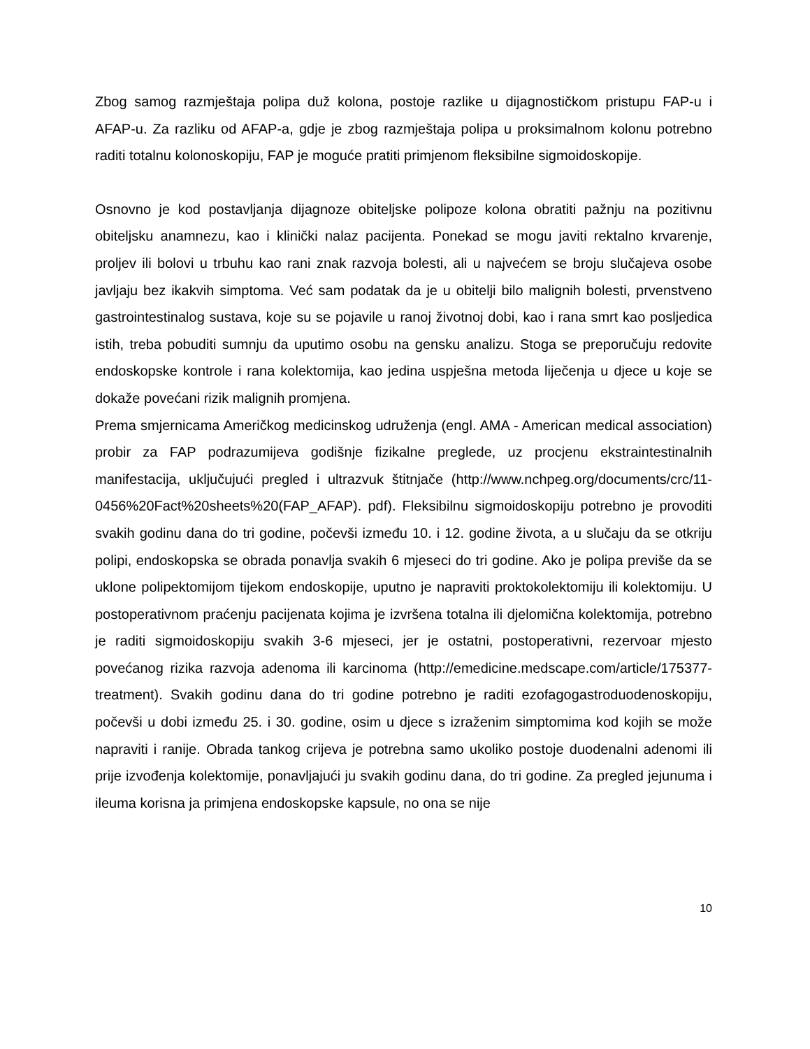Zbog samog razmještaja polipa duž kolona, postoje razlike u dijagnostičkom pristupu FAP-u i AFAP-u. Za razliku od AFAP-a, gdje je zbog razmještaja polipa u proksimalnom kolonu potrebno raditi totalnu kolonoskopiju, FAP je moguće pratiti primjenom fleksibilne sigmoidoskopije.
Osnovno je kod postavljanja dijagnoze obiteljske polipoze kolona obratiti pažnju na pozitivnu obiteljsku anamnezu, kao i klinički nalaz pacijenta. Ponekad se mogu javiti rektalno krvarenje, proljev ili bolovi u trbuhu kao rani znak razvoja bolesti, ali u najvećem se broju slučajeva osobe javljaju bez ikakvih simptoma. Već sam podatak da je u obitelji bilo malignih bolesti, prvenstveno gastrointestinalog sustava, koje su se pojavile u ranoj životnoj dobi, kao i rana smrt kao posljedica istih, treba pobuditi sumnju da uputimo osobu na gensku analizu. Stoga se preporučuju redovite endoskopske kontrole i rana kolektomija, kao jedina uspješna metoda liječenja u djece u koje se dokaže povećani rizik malignih promjena.
Prema smjernicama Američkog medicinskog udruženja (engl. AMA - American medical association) probir za FAP podrazumijeva godišnje fizikalne preglede, uz procjenu ekstraintestinalnih manifestacija, uključujući pregled i ultrazvuk štitnjače (http://www.nchpeg.org/documents/crc/11-0456%20Fact%20sheets%20(FAP_AFAP). pdf). Fleksibilnu sigmoidoskopiju potrebno je provoditi svakih godinu dana do tri godine, počevši između 10. i 12. godine života, a u slučaju da se otkriju polipi, endoskopska se obrada ponavlja svakih 6 mjeseci do tri godine. Ako je polipa previše da se uklone polipektomijom tijekom endoskopije, uputno je napraviti proktokolektomiju ili kolektomiju. U postoperativnom praćenju pacijenata kojima je izvršena totalna ili djelomična kolektomija, potrebno je raditi sigmoidoskopiju svakih 3-6 mjeseci, jer je ostatni, postoperativni, rezervoar mjesto povećanog rizika razvoja adenoma ili karcinoma (http://emedicine.medscape.com/article/175377-treatment). Svakih godinu dana do tri godine potrebno je raditi ezofagogastroduodenoskopiju, počevši u dobi između 25. i 30. godine, osim u djece s izraženim simptomima kod kojih se može napraviti i ranije. Obrada tankog crijeva je potrebna samo ukoliko postoje duodenalni adenomi ili prije izvođenja kolektomije, ponavljajući ju svakih godinu dana, do tri godine. Za pregled jejunuma i ileuma korisna ja primjena endoskopske kapsule, no ona se nije
10